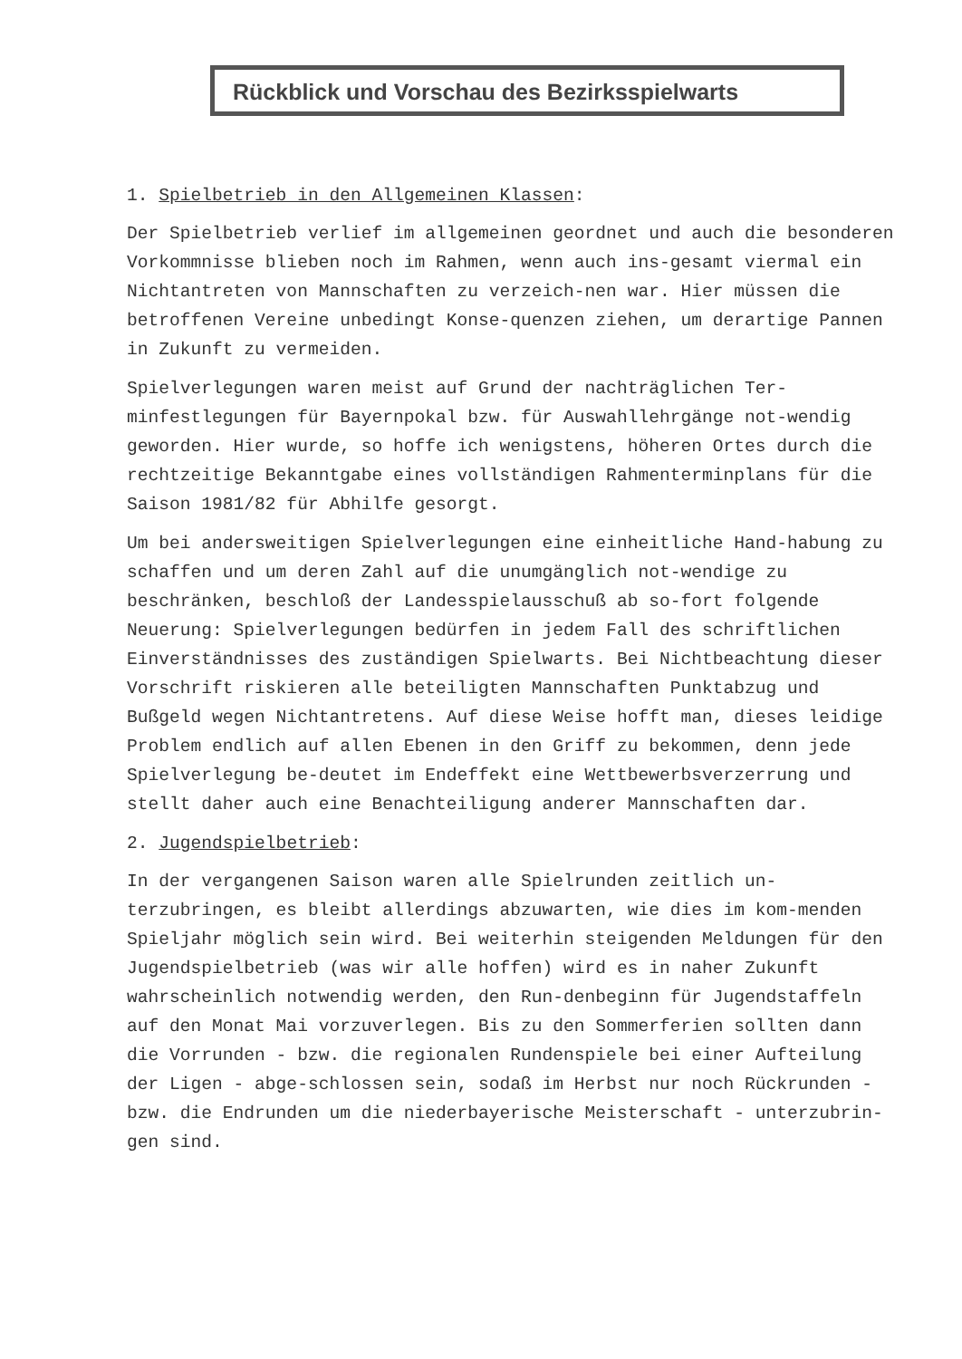Rückblick und Vorschau des Bezirksspielwarts
1. Spielbetrieb in den Allgemeinen Klassen:
Der Spielbetrieb verlief im allgemeinen geordnet und auch die besonderen Vorkommnisse blieben noch im Rahmen, wenn auch ins-gesamt viermal ein Nichtantreten von Mannschaften zu verzeich-nen war. Hier müssen die betroffenen Vereine unbedingt Konse-quenzen ziehen, um derartige Pannen in Zukunft zu vermeiden.
Spielverlegungen waren meist auf Grund der nachträglichen Ter-minfestlegungen für Bayernpokal bzw. für Auswahllehrgänge not-wendig geworden. Hier wurde, so hoffe ich wenigstens, höheren Ortes durch die rechtzeitige Bekanntgabe eines vollständigen Rahmenterminplans für die Saison 1981/82 für Abhilfe gesorgt.
Um bei andersweitigen Spielverlegungen eine einheitliche Hand-habung zu schaffen und um deren Zahl auf die unumgänglich not-wendige zu beschränken, beschloß der Landesspielausschuß ab so-fort folgende Neuerung: Spielverlegungen bedürfen in jedem Fall des schriftlichen Einverständnisses des zuständigen Spielwarts. Bei Nichtbeachtung dieser Vorschrift riskieren alle beteiligten Mannschaften Punktabzug und Bußgeld wegen Nichtantretens. Auf diese Weise hofft man, dieses leidige Problem endlich auf allen Ebenen in den Griff zu bekommen, denn jede Spielverlegung be-deutet im Endeffekt eine Wettbewerbsverzerrung und stellt daher auch eine Benachteiligung anderer Mannschaften dar.
2. Jugendspielbetrieb:
In der vergangenen Saison waren alle Spielrunden zeitlich un-terzubringen, es bleibt allerdings abzuwarten, wie dies im kom-menden Spieljahr möglich sein wird. Bei weiterhin steigenden Meldungen für den Jugendspielbetrieb (was wir alle hoffen) wird es in naher Zukunft wahrscheinlich notwendig werden, den Run-denbeginn für Jugendstaffeln auf den Monat Mai vorzuverlegen. Bis zu den Sommerferien sollten dann die Vorrunden - bzw. die regionalen Rundenspiele bei einer Aufteilung der Ligen - abge-schlossen sein, sodaß im Herbst nur noch Rückrunden - bzw. die Endrunden um die niederbayerische Meisterschaft - unterzubrin-gen sind.